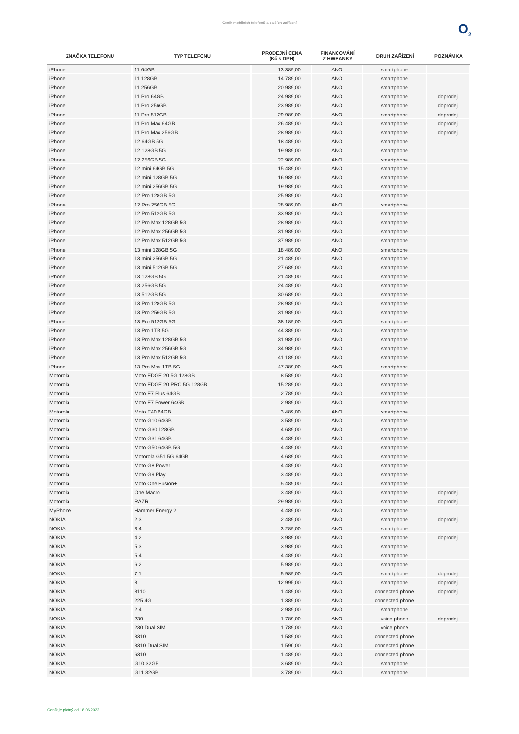Ceník mobilních telefonů a dalších zařízení
O<sub>2</sub>
| ZNAČKA TELEFONU | TYP TELEFONU | PRODEJNÍ CENA (Kč s DPH) | FINANCOVÁNÍ Z HWBANKY | DRUH ZAŘÍZENÍ | POZNÁMKA |
| --- | --- | --- | --- | --- | --- |
| iPhone | 11 64GB | 13 389,00 | ANO | smartphone | |
| iPhone | 11 128GB | 14 789,00 | ANO | smartphone | |
| iPhone | 11 256GB | 20 989,00 | ANO | smartphone | |
| iPhone | 11 Pro 64GB | 24 989,00 | ANO | smartphone | doprodej |
| iPhone | 11 Pro 256GB | 23 989,00 | ANO | smartphone | doprodej |
| iPhone | 11 Pro 512GB | 29 989,00 | ANO | smartphone | doprodej |
| iPhone | 11 Pro Max 64GB | 26 489,00 | ANO | smartphone | doprodej |
| iPhone | 11 Pro Max 256GB | 28 989,00 | ANO | smartphone | doprodej |
| iPhone | 12 64GB 5G | 18 489,00 | ANO | smartphone | |
| iPhone | 12 128GB 5G | 19 989,00 | ANO | smartphone | |
| iPhone | 12 256GB 5G | 22 989,00 | ANO | smartphone | |
| iPhone | 12 mini 64GB 5G | 15 489,00 | ANO | smartphone | |
| iPhone | 12 mini 128GB 5G | 16 989,00 | ANO | smartphone | |
| iPhone | 12 mini 256GB 5G | 19 989,00 | ANO | smartphone | |
| iPhone | 12 Pro 128GB 5G | 25 989,00 | ANO | smartphone | |
| iPhone | 12 Pro 256GB 5G | 28 989,00 | ANO | smartphone | |
| iPhone | 12 Pro 512GB 5G | 33 989,00 | ANO | smartphone | |
| iPhone | 12 Pro Max 128GB 5G | 28 989,00 | ANO | smartphone | |
| iPhone | 12 Pro Max 256GB 5G | 31 989,00 | ANO | smartphone | |
| iPhone | 12 Pro Max 512GB 5G | 37 989,00 | ANO | smartphone | |
| iPhone | 13 mini 128GB 5G | 18 489,00 | ANO | smartphone | |
| iPhone | 13 mini 256GB 5G | 21 489,00 | ANO | smartphone | |
| iPhone | 13 mini 512GB 5G | 27 689,00 | ANO | smartphone | |
| iPhone | 13 128GB 5G | 21 489,00 | ANO | smartphone | |
| iPhone | 13 256GB 5G | 24 489,00 | ANO | smartphone | |
| iPhone | 13 512GB 5G | 30 689,00 | ANO | smartphone | |
| iPhone | 13 Pro 128GB 5G | 28 989,00 | ANO | smartphone | |
| iPhone | 13 Pro 256GB 5G | 31 989,00 | ANO | smartphone | |
| iPhone | 13 Pro 512GB 5G | 38 189,00 | ANO | smartphone | |
| iPhone | 13 Pro 1TB 5G | 44 389,00 | ANO | smartphone | |
| iPhone | 13 Pro Max 128GB 5G | 31 989,00 | ANO | smartphone | |
| iPhone | 13 Pro Max 256GB 5G | 34 989,00 | ANO | smartphone | |
| iPhone | 13 Pro Max 512GB 5G | 41 189,00 | ANO | smartphone | |
| iPhone | 13 Pro Max 1TB 5G | 47 389,00 | ANO | smartphone | |
| Motorola | Moto EDGE 20 5G 128GB | 8 589,00 | ANO | smartphone | |
| Motorola | Moto EDGE 20 PRO 5G 128GB | 15 289,00 | ANO | smartphone | |
| Motorola | Moto E7 Plus 64GB | 2 789,00 | ANO | smartphone | |
| Motorola | Moto E7 Power 64GB | 2 989,00 | ANO | smartphone | |
| Motorola | Moto E40 64GB | 3 489,00 | ANO | smartphone | |
| Motorola | Moto G10 64GB | 3 589,00 | ANO | smartphone | |
| Motorola | Moto G30 128GB | 4 689,00 | ANO | smartphone | |
| Motorola | Moto G31 64GB | 4 489,00 | ANO | smartphone | |
| Motorola | Moto G50 64GB 5G | 4 489,00 | ANO | smartphone | |
| Motorola | Motorola G51 5G 64GB | 4 689,00 | ANO | smartphone | |
| Motorola | Moto G8 Power | 4 489,00 | ANO | smartphone | |
| Motorola | Moto G9 Play | 3 489,00 | ANO | smartphone | |
| Motorola | Moto One Fusion+ | 5 489,00 | ANO | smartphone | |
| Motorola | One Macro | 3 489,00 | ANO | smartphone | doprodej |
| Motorola | RAZR | 29 989,00 | ANO | smartphone | doprodej |
| MyPhone | Hammer Energy 2 | 4 489,00 | ANO | smartphone | |
| NOKIA | 2.3 | 2 489,00 | ANO | smartphone | doprodej |
| NOKIA | 3.4 | 3 289,00 | ANO | smartphone | |
| NOKIA | 4.2 | 3 989,00 | ANO | smartphone | doprodej |
| NOKIA | 5.3 | 3 989,00 | ANO | smartphone | |
| NOKIA | 5.4 | 4 489,00 | ANO | smartphone | |
| NOKIA | 6.2 | 5 989,00 | ANO | smartphone | |
| NOKIA | 7.1 | 5 989,00 | ANO | smartphone | doprodej |
| NOKIA | 8 | 12 995,00 | ANO | smartphone | doprodej |
| NOKIA | 8110 | 1 489,00 | ANO | connected phone | doprodej |
| NOKIA | 225 4G | 1 389,00 | ANO | connected phone | |
| NOKIA | 2.4 | 2 989,00 | ANO | smartphone | |
| NOKIA | 230 | 1 789,00 | ANO | voice phone | doprodej |
| NOKIA | 230 Dual SIM | 1 789,00 | ANO | voice phone | |
| NOKIA | 3310 | 1 589,00 | ANO | connected phone | |
| NOKIA | 3310 Dual SIM | 1 590,00 | ANO | connected phone | |
| NOKIA | 6310 | 1 489,00 | ANO | connected phone | |
| NOKIA | G10 32GB | 3 689,00 | ANO | smartphone | |
| NOKIA | G11 32GB | 3 789,00 | ANO | smartphone | |
Ceník je platný od 18.06 2022